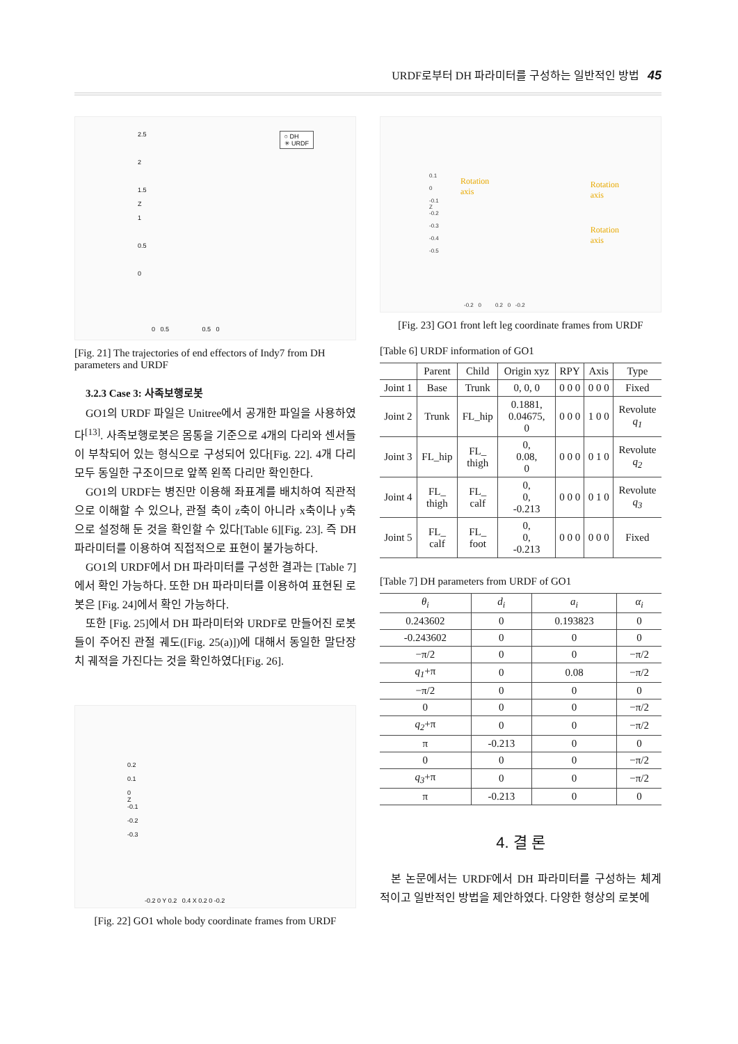URDF로부터 DH 파라미터를 구성하는 일반적인 방법 45
○ DH
✳ URDF
2.5
2
1.5
Z
1
0.5
0
0 0.5 0.5 0
[Fig. 21] The trajectories of end effectors of Indy7 from DH parameters and URDF
3.2.3 Case 3: 사족보행로봇
GO1의 URDF 파일은 Unitree에서 공개한 파일을 사용하였다<sup>[13]</sup>. 사족보행로봇은 몸통을 기준으로 4개의 다리와 센서들이 부착되어 있는 형식으로 구성되어 있다[Fig. 22]. 4개 다리 모두 동일한 구조이므로 앞쪽 왼쪽 다리만 확인한다.
GO1의 URDF는 병진만 이용해 좌표계를 배치하여 직관적으로 이해할 수 있으나, 관절 축이 z축이 아니라 x축이나 y축으로 설정해 둔 것을 확인할 수 있다[Table 6][Fig. 23]. 즉 DH 파라미터를 이용하여 직접적으로 표현이 불가능하다.
GO1의 URDF에서 DH 파라미터를 구성한 결과는 [Table 7]에서 확인 가능하다. 또한 DH 파라미터를 이용하여 표현된 로봇은 [Fig. 24]에서 확인 가능하다.
또한 [Fig. 25]에서 DH 파라미터와 URDF로 만들어진 로봇들이 주어진 관절 궤도([Fig. 25(a)])에 대해서 동일한 말단장치 궤적을 가진다는 것을 확인하였다[Fig. 26].
0.2
0.1
0
Z
-0.1
-0.2
-0.3
-0.2 0 Y 0.2 0.4 X 0.2 0 -0.2
[Fig. 22] GO1 whole body coordinate frames from URDF
Rotation
axis
Rotation
axis
Rotation
axis
0.1
0
-0.1
Z
-0.2
-0.3
-0.4
-0.5
-0.2 0 0.2 0 -0.2
[Fig. 23] GO1 front left leg coordinate frames from URDF
[Table 6] URDF information of GO1
| | Parent | Child | Origin xyz | RPY | Axis | Type |
| --- | --- | --- | --- | --- | --- | --- |
| Joint 1 | Base | Trunk | 0, 0, 0 | 0 0 0 | 0 0 0 | Fixed |
| Joint 2 | Trunk | FL_hip | 0.1881, 0.04675, 0 | 0 0 0 | 1 0 0 | Revolute q<sub>1</sub> |
| Joint 3 | FL_hip | FL_ thigh | 0, 0.08, 0 | 0 0 0 | 0 1 0 | Revolute q<sub>2</sub> |
| Joint 4 | FL_ thigh | FL_ calf | 0, 0, -0.213 | 0 0 0 | 0 1 0 | Revolute q<sub>3</sub> |
| Joint 5 | FL_ calf | FL_ foot | 0, 0, -0.213 | 0 0 0 | 0 0 0 | Fixed |
[Table 7] DH parameters from URDF of GO1
| θ<sub>i</sub> | d<sub>i</sub> | a<sub>i</sub> | α<sub>i</sub> |
| --- | --- | --- | --- |
| 0.243602 | 0 | 0.193823 | 0 |
| -0.243602 | 0 | 0 | 0 |
| −π/2 | 0 | 0 | −π/2 |
| q<sub>1</sub> +π | 0 | 0.08 | −π/2 |
| −π/2 | 0 | 0 | 0 |
| 0 | 0 | 0 | −π/2 |
| q<sub>2</sub> +π | 0 | 0 | −π/2 |
| π | -0.213 | 0 | 0 |
| 0 | 0 | 0 | −π/2 |
| q<sub>3</sub> +π | 0 | 0 | −π/2 |
| π | -0.213 | 0 | 0 |
4. 결 론
본 논문에서는 URDF에서 DH 파라미터를 구성하는 체계적이고 일반적인 방법을 제안하였다. 다양한 형상의 로봇에